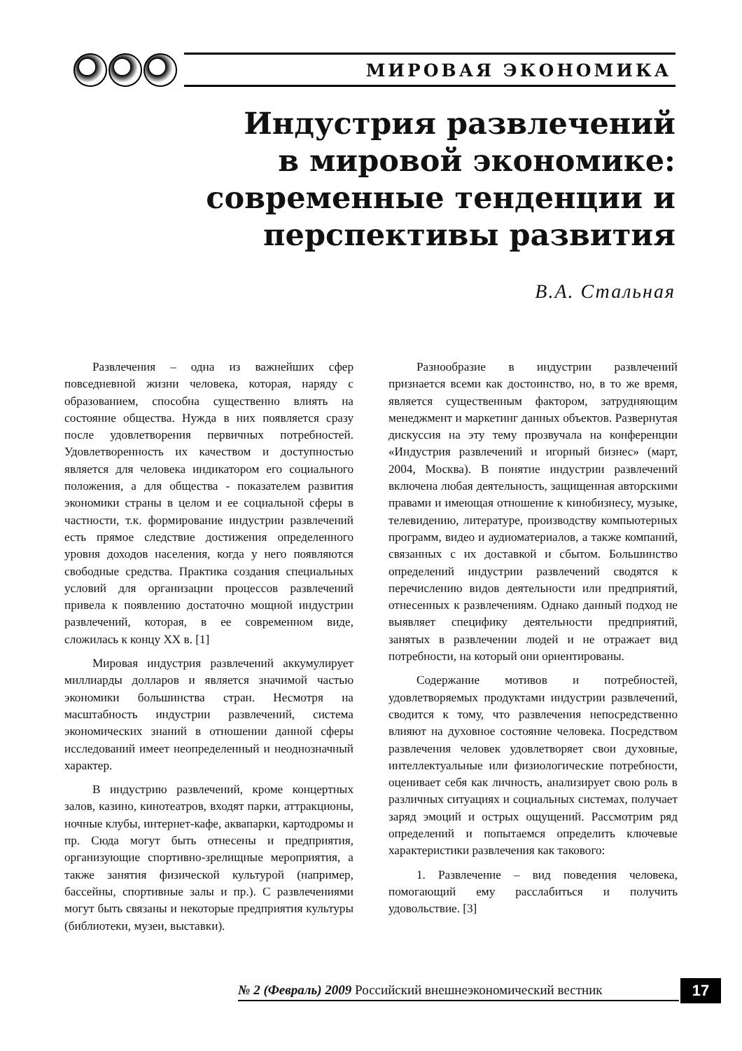МИРОВАЯ ЭКОНОМИКА
Индустрия развлечений
в мировой экономике:
современные тенденции и
перспективы развития
В.А. Стальная
Развлечения – одна из важнейших сфер повседневной жизни человека, которая, наряду с образованием, способна существенно влиять на состояние общества. Нужда в них появляется сразу после удовлетворения первичных потребностей. Удовлетворенность их качеством и доступностью является для человека индикатором его социального положения, а для общества - показателем развития экономики страны в целом и ее социальной сферы в частности, т.к. формирование индустрии развлечений есть прямое следствие достижения определенного уровня доходов населения, когда у него появляются свободные средства. Практика создания специальных условий для организации процессов развлечений привела к появлению достаточно мощной индустрии развлечений, которая, в ее современном виде, сложилась к концу XX в. [1]
Мировая индустрия развлечений аккумулирует миллиарды долларов и является значимой частью экономики большинства стран. Несмотря на масштабность индустрии развлечений, система экономических знаний в отношении данной сферы исследований имеет неопределенный и неоднозначный характер.
В индустрию развлечений, кроме концертных залов, казино, кинотеатров, входят парки, аттракционы, ночные клубы, интернет-кафе, аквапарки, картодромы и пр. Сюда могут быть отнесены и предприятия, организующие спортивно-зрелищные мероприятия, а также занятия физической культурой (например, бассейны, спортивные залы и пр.). С развлечениями могут быть связаны и некоторые предприятия культуры (библиотеки, музеи, выставки).
Разнообразие в индустрии развлечений признается всеми как достоинство, но, в то же время, является существенным фактором, затрудняющим менеджмент и маркетинг данных объектов. Развернутая дискуссия на эту тему прозвучала на конференции «Индустрия развлечений и игорный бизнес» (март, 2004, Москва). В понятие индустрии развлечений включена любая деятельность, защищенная авторскими правами и имеющая отношение к кинобизнесу, музыке, телевидению, литературе, производству компьютерных программ, видео и аудиоматериалов, а также компаний, связанных с их доставкой и сбытом. Большинство определений индустрии развлечений сводятся к перечислению видов деятельности или предприятий, отнесенных к развлечениям. Однако данный подход не выявляет специфику деятельности предприятий, занятых в развлечении людей и не отражает вид потребности, на который они ориентированы.
Содержание мотивов и потребностей, удовлетворяемых продуктами индустрии развлечений, сводится к тому, что развлечения непосредственно влияют на духовное состояние человека. Посредством развлечения человек удовлетворяет свои духовные, интеллектуальные или физиологические потребности, оценивает себя как личность, анализирует свою роль в различных ситуациях и социальных системах, получает заряд эмоций и острых ощущений. Рассмотрим ряд определений и попытаемся определить ключевые характеристики развлечения как такового:
1. Развлечение – вид поведения человека, помогающий ему расслабиться и получить удовольствие. [3]
№ 2 (Февраль) 2009 Российский внешнеэкономический вестник
17